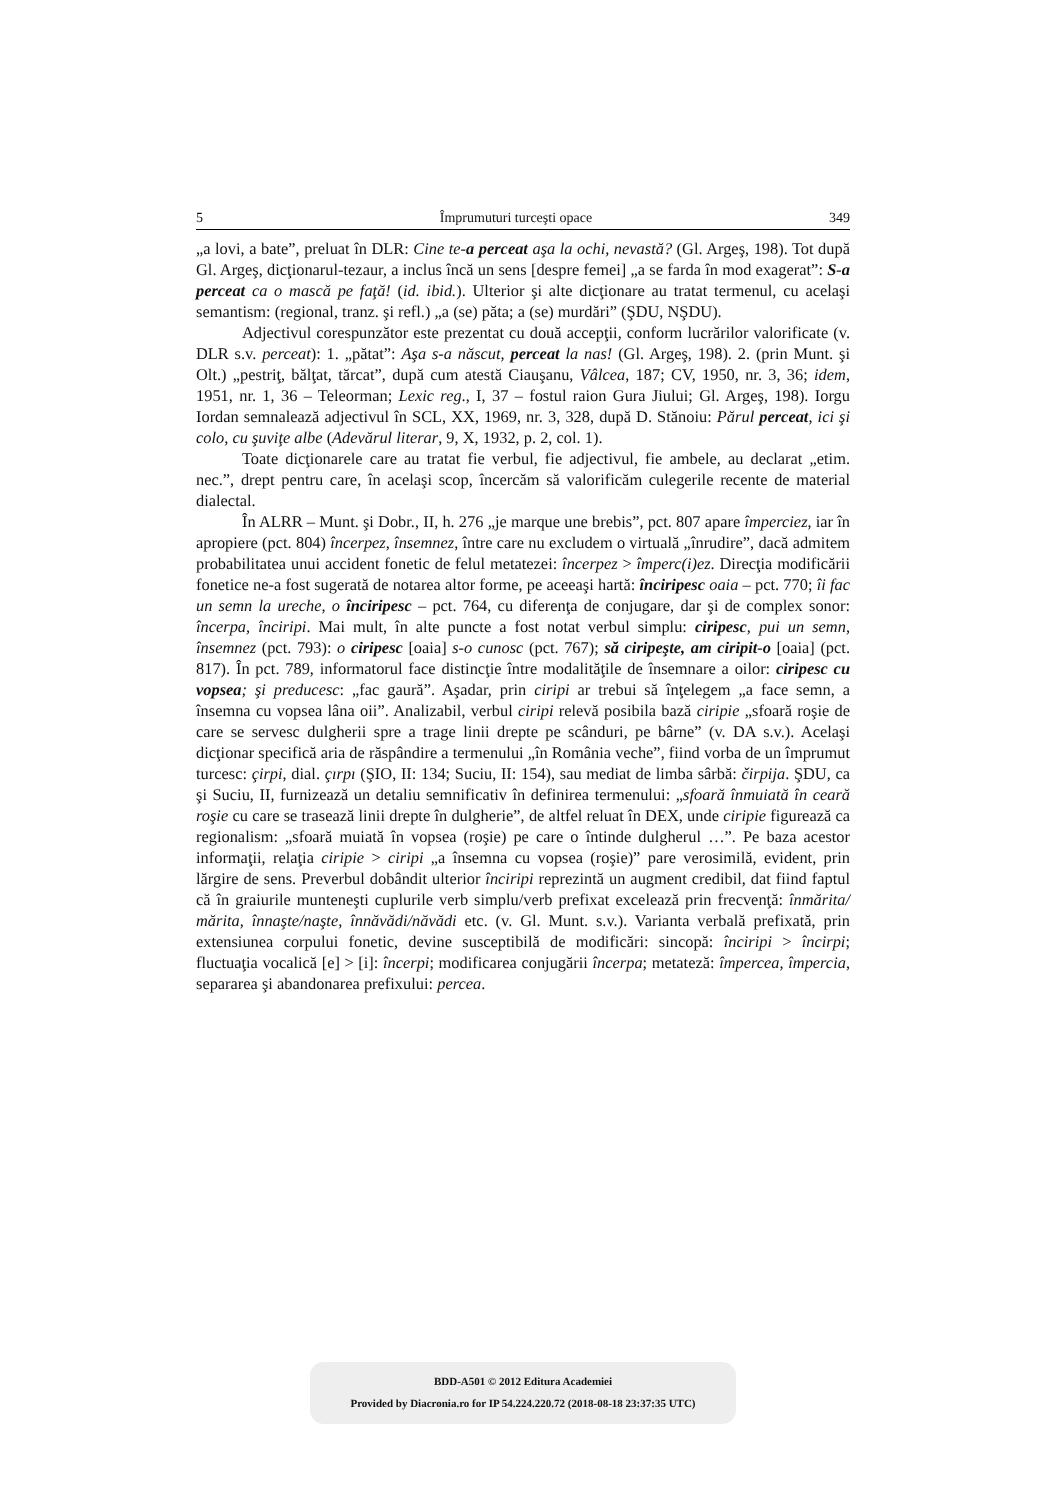5 Împrumuturi turceşti opace 349
„a lovi, a bate”, preluat în DLR: Cine te-a perceat aşa la ochi, nevastă? (Gl. Argeş, 198). Tot după Gl. Argeş, dicţionarul-tezaur, a inclus încă un sens [despre femei] „a se farda în mod exagerat”: S-a perceat ca o mască pe faţă! (id. ibid.). Ulterior şi alte dicţionare au tratat termenul, cu acelaşi semantism: (regional, tranz. şi refl.) „a (se) păta; a (se) murdări” (ŞDU, NŞDU).
Adjectivul corespunzător este prezentat cu două accepţii, conform lucrărilor valorificate (v. DLR s.v. perceat): 1. „pătat”: Aşa s-a născut, perceat la nas! (Gl. Argeş, 198). 2. (prin Munt. şi Olt.) „pestriţ, bălţat, tărcat”, după cum atestă Ciauşanu, Vâlcea, 187; CV, 1950, nr. 3, 36; idem, 1951, nr. 1, 36 – Teleorman; Lexic reg., I, 37 – fostul raion Gura Jiului; Gl. Argeş, 198). Iorgu Iordan semnalează adjectivul în SCL, XX, 1969, nr. 3, 328, după D. Stănoiu: Părul perceat, ici şi colo, cu şuviţe albe (Adevărul literar, 9, X, 1932, p. 2, col. 1).
Toate dicţionarele care au tratat fie verbul, fie adjectivul, fie ambele, au declarat „etim. nec.”, drept pentru care, în acelaşi scop, încercăm să valorificăm culegerile recente de material dialectal.
În ALRR – Munt. şi Dobr., II, h. 276 „je marque une brebis”, pct. 807 apare împerciez, iar în apropiere (pct. 804) încerpez, însemnez, între care nu excludem o virtuală „înrudire”, dacă admitem probabilitatea unui accident fonetic de felul metatezei: încerpez > împerc(i)ez. Direcţia modificării fonetice ne-a fost sugerată de notarea altor forme, pe aceeaşi hartă: înciripesc oaia – pct. 770; îi fac un semn la ureche, o înciripesc – pct. 764, cu diferenţa de conjugare, dar şi de complex sonor: încerpa, înciripi. Mai mult, în alte puncte a fost notat verbul simplu: ciripesc, pui un semn, însemnez (pct. 793): o ciripesc [oaia] s-o cunosc (pct. 767); să ciripeşte, am ciripit-o [oaia] (pct. 817). În pct. 789, informatorul face distincţie între modalităţile de însemnare a oilor: ciripesc cu vopsea; şi preducesc: „fac gaură”. Aşadar, prin ciripi ar trebui să înţelegem „a face semn, a însemna cu vopsea lâna oii”. Analizabil, verbul ciripi relevă posibila bază ciripie „sfoară roşie de care se servesc dulgherii spre a trage linii drepte pe scânduri, pe bârne” (v. DA s.v.). Acelaşi dicţionar specifică aria de răspândire a termenului „în România veche”, fiind vorba de un împrumut turcesc: çirpi, dial. çırpı (ŞIO, II: 134; Suciu, II: 154), sau mediat de limba sârbă: čirpija. ŞDU, ca şi Suciu, II, furnizează un detaliu semnificativ în definirea termenului: „sfoară înmuiată în ceară roşie cu care se trasează linii drepte în dulgherie”, de altfel reluat în DEX, unde ciripie figurează ca regionalism: „sfoară muiată în vopsea (roşie) pe care o întinde dulgherul …”. Pe baza acestor informaţii, relaţia ciripie > ciripi „a însemna cu vopsea (roşie)” pare verosimilă, evident, prin lărgire de sens. Preverbul dobândit ulterior înciripi reprezintă un augment credibil, dat fiind faptul că în graiurile munteneşti cuplurile verb simplu/verb prefixat excelează prin frecvenţă: înmărita/ mărita, înnaşte/naşte, înnăvădi/năvădi etc. (v. Gl. Munt. s.v.). Varianta verbală prefixată, prin extensiunea corpului fonetic, devine susceptibilă de modificări: sincopă: înciripi > încirpi; fluctuaţia vocalică [e] > [i]: încerpi; modificarea conjugării încerpa; metateză: împercea, împercia, separarea şi abandonarea prefixului: percea.
BDD-A501 © 2012 Editura Academiei
Provided by Diacronia.ro for IP 54.224.220.72 (2018-08-18 23:37:35 UTC)